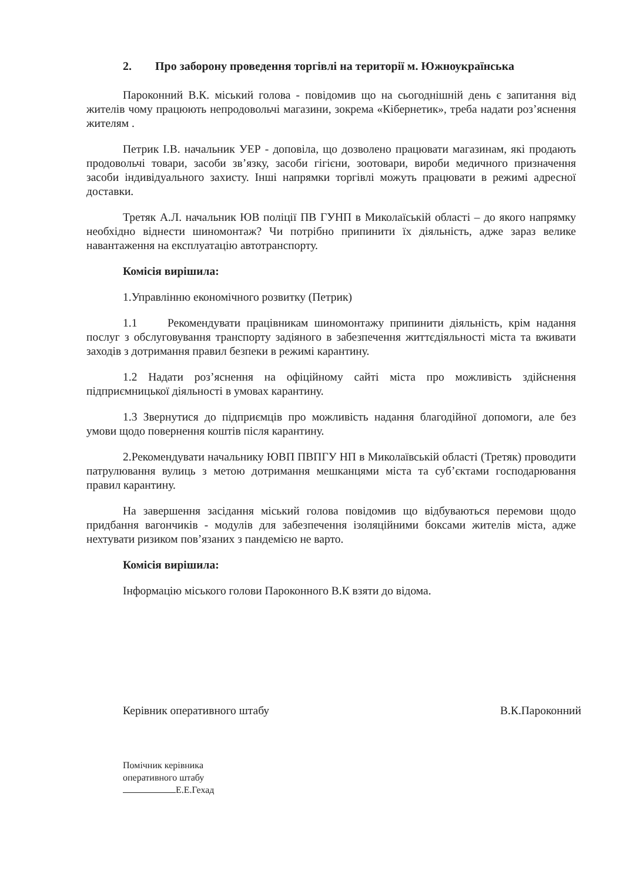2. Про заборону проведення торгівлі на території м. Южноукраїнська
Пароконний В.К. міський голова - повідомив що на сьогоднішній день є запитання від жителів чому працюють непродовольчі магазини, зокрема «Кібернетик», треба надати роз’яснення жителям .
Петрик І.В. начальник УЕР - доповіла, що дозволено працювати магазинам, які продають продовольчі товари, засоби зв’язку, засоби гігієни, зоотовари, вироби медичного призначення засоби індивідуального захисту. Інші напрямки торгівлі можуть працювати в режимі адресної доставки.
Третяк А.Л. начальник ЮВ поліції ПВ ГУНП в Миколаїській області – до якого напрямку необхідно віднести шиномонтаж? Чи потрібно припинити їх діяльність, адже зараз велике навантаження на експлуатацію автотранспорту.
Комісія вирішила:
1.Управлінню економічного розвитку (Петрик)
1.1 Рекомендувати працівникам шиномонтажу припинити діяльність, крім надання послуг з обслуговування транспорту задіяного в забезпечення життєдіяльності міста та вживати заходів з дотримання правил безпеки в режимі карантину.
1.2 Надати роз’яснення на офіційному сайті міста про можливість здійснення підприємницької діяльності в умовах карантину.
1.3 Звернутися до підприємців про можливість надання благодійної допомоги, але без умови щодо повернення коштів після карантину.
2.Рекомендувати начальнику ЮВП ПВПГУ НП в Миколаївській області (Третяк) проводити патрулювання вулиць з метою дотримання мешканцями міста та суб’єктами господарювання правил карантину.
На завершення засідання міський голова повідомив що відбуваються перемови щодо придбання вагончиків - модулів для забезпечення ізоляційними боксами жителів міста, адже нехтувати ризиком пов’язаних з пандемією не варто.
Комісія вирішила:
Інформацію міського голови Пароконного В.К взяти до відома.
Керівник оперативного штабу В.К.Пароконний
Помічник керівника
оперативного штабу
Е.Е.Гехад